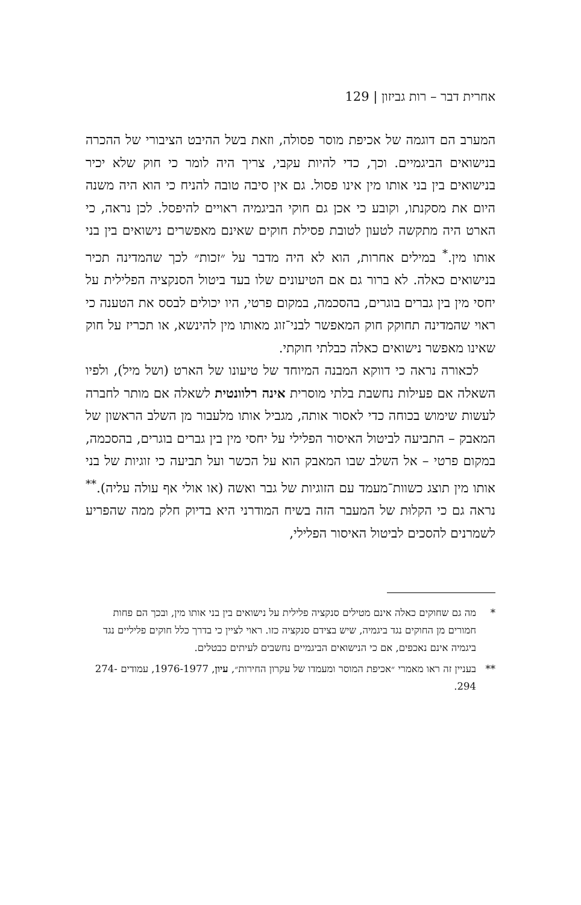אחרית דבר – רות גביזון | 129
המערב הם דוגמה של אכיפת מוסר פסולה, וזאת בשל ההיבט הציבורי של ההכרה בנישואים הביגמיים. וכך, כדי להיות עקבי, צריך היה לומר כי חוק שלא יכיר בנישואים בין בני אותו מין אינו פסול. גם אין סיבה טובה להניח כי הוא היה משנה היום את מסקנתו, וקובע כי אכן גם חוקי הביגמיה ראויים להיפסל. לכן נראה, כי הארט היה מתקשה לטעון לטובת פסילת חוקים שאינם מאפשרים נישואים בין בני אותו מין.<sup>*</sup> במילים אחרות, הוא לא היה מדבר על ״זכות״ לכך שהמדינה תכיר בנישואים כאלה. לא ברור גם אם הטיעונים שלו בעד ביטול הסנקציה הפלילית על יחסי מין בין גברים בוגרים, בהסכמה, במקום פרטי, היו יכולים לבסס את הטענה כי ראוי שהמדינה תחוקק חוק המאפשר לבני־זוג מאותו מין להינשא, או תכריז על חוק שאינו מאפשר נישואים כאלה כבלתי חוקתי.
לכאורה נראה כי דווקא המבנה המיוחד של טיעונו של הארט (ושל מיל), ולפיו השאלה אם פעילות נחשבת בלתי מוסרית אינה רלוונטית לשאלה אם מותר לחברה לעשות שימוש בכוחה כדי לאסור אותה, מגביל אותו מלעבור מן השלב הראשון של המאבק – התביעה לביטול האיסור הפלילי על יחסי מין בין גברים בוגרים, בהסכמה, במקום פרטי – אל השלב שבו המאבק הוא על הכשר ועל תביעה כי זוגיות של בני אותו מין תוצג כשוות־מעמד עם הזוגיות של גבר ואשה (או אולי אף עולה עליה).<sup>**</sup> נראה גם כי הקלוּת של המעבר הזה בשיח המודרני היא בדיוק חלק ממה שהפריע לשמרנים להסכים לביטול האיסור הפלילי,
* מה גם שחוקים כאלה אינם מטילים סנקציה פלילית על נישואים בין בני אותו מין, ובכך הם פחות חמורים מן החוקים נגד ביגמיה, שיש בצידם סנקציה כזו. ראוי לציין כי בדרך כלל חוקים פליליים נגד ביגמיה אינם נאכפים, אם כי הנישואים הביגמיים נחשבים לעיתים כבטלים.
** בעניין זה ראו מאמרי ״אכיפת המוסר ומעמדו של עקרון החירות״, עיון, 1976-1977, עמודים 274-294.